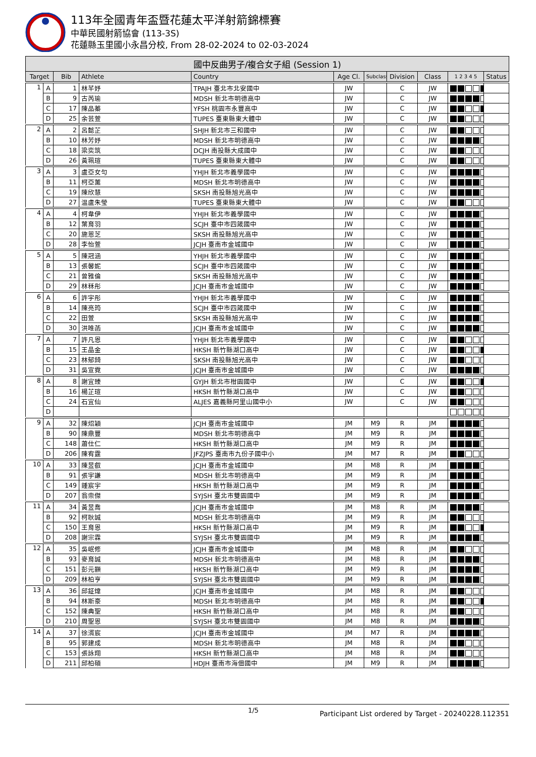113年全國青年盃暨花蓮太平洋射箭錦標賽
中華民國射箭協會 (113-3S)
花蓮縣玉里國小永昌分校, From 28-02-2024 to 02-03-2024
| 國中反曲男子/複合女子組 (Session 1) | | | | | | | | | | |
| --- | --- | --- | --- | --- | --- | --- | --- | --- | --- | --- |
| Target | | Bib | Athlete | Country | Age Cl. | Subclass | Division | Class | 1 2 3 4 5 | Status |
| 1 | A | 1 | 林芊妤 | TPAJH 臺北市北安國中 | JW | | C | JW | | |
| | B | 9 | 古芮瑜 | MDSH 新北市明德高中 | JW | | C | JW | | |
| | C | 17 | 陳品蓁 | YFSH 桃園市永豐高中 | JW | | C | JW | | |
| | D | 25 | 余芸萱 | TUPES 臺東縣東大體中 | JW | | C | JW | | |
| 2 | A | 2 | 呂懿芷 | SHJH 新北市三和國中 | JW | | C | JW | | |
| | B | 10 | 林芳妤 | MDSH 新北市明德高中 | JW | | C | JW | | |
| | C | 18 | 梁奕筑 | DCJH 南投縣大成國中 | JW | | C | JW | | |
| | D | 26 | 黃珮瑄 | TUPES 臺東縣東大體中 | JW | | C | JW | | |
| 3 | A | 3 | 盧亞女勻 | YHJH 新北市義學國中 | JW | | C | JW | | |
| | B | 11 | 柯亞薰 | MDSH 新北市明德高中 | JW | | C | JW | | |
| | C | 19 | 陳欣慧 | SKSH 南投縣旭光高中 | JW | | C | JW | | |
| | D | 27 | 温盧朱瑩 | TUPES 臺東縣東大體中 | JW | | C | JW | | |
| 4 | A | 4 | 柯韋伊 | YHJH 新北市義學國中 | JW | | C | JW | | |
| | B | 12 | 葉育羽 | SCJH 臺中市四箴國中 | JW | | C | JW | | |
| | C | 20 | 施恩芝 | SKSH 南投縣旭光高中 | JW | | C | JW | | |
| | D | 28 | 李怡萱 | JCJH 臺南市金城國中 | JW | | C | JW | | |
| 5 | A | 5 | 陳冠涵 | YHJH 新北市義學國中 | JW | | C | JW | | |
| | B | 13 | 張馨妮 | SCJH 臺中市四箴國中 | JW | | C | JW | | |
| | C | 21 | 曾雅倫 | SKSH 南投縣旭光高中 | JW | | C | JW | | |
| | D | 29 | 林秝彤 | JCJH 臺南市金城國中 | JW | | C | JW | | |
| 6 | A | 6 | 許宇彤 | YHJH 新北市義學國中 | JW | | C | JW | | |
| | B | 14 | 陳亮筠 | SCJH 臺中市四箴國中 | JW | | C | JW | | |
| | C | 22 | 田萱 | SKSH 南投縣旭光高中 | JW | | C | JW | | |
| | D | 30 | 洪唯菡 | JCJH 臺南市金城國中 | JW | | C | JW | | |
| 7 | A | 7 | 許凡恩 | YHJH 新北市義學國中 | JW | | C | JW | | |
| | B | 15 | 王晶金 | HKSH 新竹縣湖口高中 | JW | | C | JW | | |
| | C | 23 | 林郁錡 | SKSH 南投縣旭光高中 | JW | | C | JW | | |
| | D | 31 | 吳宣霓 | JCJH 臺南市金城國中 | JW | | C | JW | | |
| 8 | A | 8 | 謝宜臻 | GYJH 新北市柑園國中 | JW | | C | JW | | |
| | B | 16 | 楊芷瑄 | HKSH 新竹縣湖口高中 | JW | | C | JW | | |
| | C | 24 | 石宜仙 | ALJES 嘉義縣阿里山國中小 | JW | | C | JW | | |
| | D | | | | | | | | | |
| 9 | A | 32 | 陳炤穎 | JCJH 臺南市金城國中 | JM | M9 | R | JM | | |
| | B | 90 | 陳鼎豐 | MDSH 新北市明德高中 | JM | M9 | R | JM | | |
| | C | 148 | 蕭仕仁 | HKSH 新竹縣湖口高中 | JM | M9 | R | JM | | |
| | D | 206 | 陳宥霆 | JFZJPS 臺南市九份子國中小 | JM | M7 | R | JM | | |
| 10 | A | 33 | 陳昱叡 | JCJH 臺南市金城國中 | JM | M8 | R | JM | | |
| | B | 91 | 張宇謙 | MDSH 新北市明德高中 | JM | M9 | R | JM | | |
| | C | 149 | 鍾宸宇 | HKSH 新竹縣湖口高中 | JM | M9 | R | JM | | |
| | D | 207 | 翁崇傑 | SYJSH 臺北市雙園國中 | JM | M9 | R | JM | | |
| 11 | A | 34 | 黃昱喬 | JCJH 臺南市金城國中 | JM | M8 | R | JM | | |
| | B | 92 | 柯耿誠 | MDSH 新北市明德高中 | JM | M9 | R | JM | | |
| | C | 150 | 王育恩 | HKSH 新竹縣湖口高中 | JM | M9 | R | JM | | |
| | D | 208 | 謝宗霖 | SYJSH 臺北市雙園國中 | JM | M9 | R | JM | | |
| 12 | A | 35 | 吳岷修 | JCJH 臺南市金城國中 | JM | M8 | R | JM | | |
| | B | 93 | 麥育誠 | MDSH 新北市明德高中 | JM | M8 | R | JM | | |
| | C | 151 | 彭元顥 | HKSH 新竹縣湖口高中 | JM | M9 | R | JM | | |
| | D | 209 | 林柏亨 | SYJSH 臺北市雙園國中 | JM | M9 | R | JM | | |
| 13 | A | 36 | 邱鉦煒 | JCJH 臺南市金城國中 | JM | M8 | R | JM | | |
| | B | 94 | 林斯豪 | MDSH 新北市明德高中 | JM | M8 | R | JM | | |
| | C | 152 | 陳典聖 | HKSH 新竹縣湖口高中 | JM | M8 | R | JM | | |
| | D | 210 | 周聖恩 | SYJSH 臺北市雙園國中 | JM | M8 | R | JM | | |
| 14 | A | 37 | 徐湑宸 | JCJH 臺南市金城國中 | JM | M7 | R | JM | | |
| | B | 95 | 郭建成 | MDSH 新北市明德高中 | JM | M8 | R | JM | | |
| | C | 153 | 張詠翔 | HKSH 新竹縣湖口高中 | JM | M8 | R | JM | | |
| | D | 211 | 邱柏碩 | HDJH 臺南市海佃國中 | JM | M9 | R | JM | | |
1/5 Participant List ordered by Target - 20240228.112351